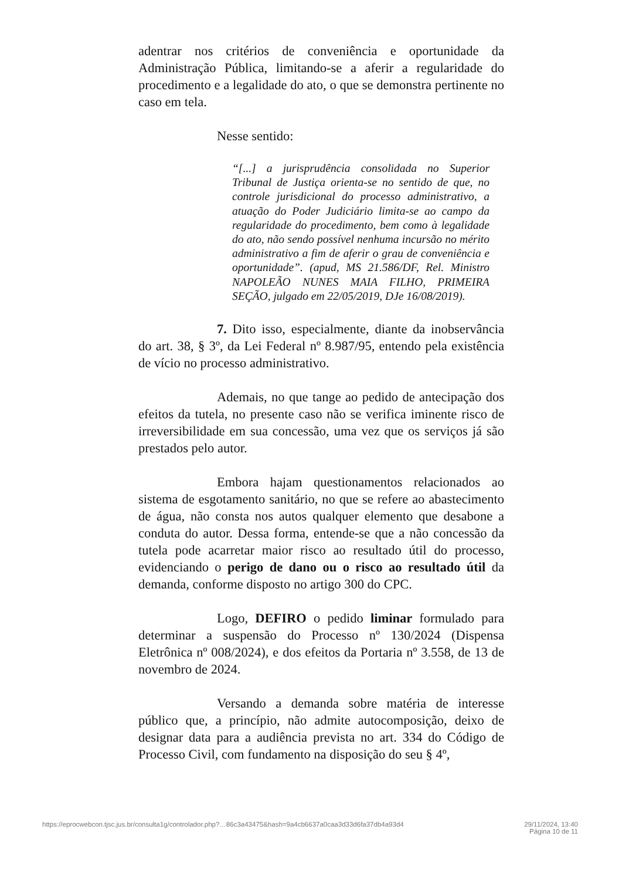adentrar nos critérios de conveniência e oportunidade da Administração Pública, limitando-se a aferir a regularidade do procedimento e a legalidade do ato, o que se demonstra pertinente no caso em tela.
Nesse sentido:
“[...] a jurisprudência consolidada no Superior Tribunal de Justiça orienta-se no sentido de que, no controle jurisdicional do processo administrativo, a atuação do Poder Judiciário limita-se ao campo da regularidade do procedimento, bem como à legalidade do ato, não sendo possível nenhuma incursão no mérito administrativo a fim de aferir o grau de conveniência e oportunidade”. (apud, MS 21.586/DF, Rel. Ministro NAPOLEÃO NUNES MAIA FILHO, PRIMEIRA SEÇÃO, julgado em 22/05/2019, DJe 16/08/2019).
7. Dito isso, especialmente, diante da inobservância do art. 38, § 3º, da Lei Federal nº 8.987/95, entendo pela existência de vício no processo administrativo.
Ademais, no que tange ao pedido de antecipação dos efeitos da tutela, no presente caso não se verifica iminente risco de irreversibilidade em sua concessão, uma vez que os serviços já são prestados pelo autor.
Embora hajam questionamentos relacionados ao sistema de esgotamento sanitário, no que se refere ao abastecimento de água, não consta nos autos qualquer elemento que desabone a conduta do autor. Dessa forma, entende-se que a não concessão da tutela pode acarretar maior risco ao resultado útil do processo, evidenciando o perigo de dano ou o risco ao resultado útil da demanda, conforme disposto no artigo 300 do CPC.
Logo, DEFIRO o pedido liminar formulado para determinar a suspensão do Processo nº 130/2024 (Dispensa Eletrônica nº 008/2024), e dos efeitos da Portaria nº 3.558, de 13 de novembro de 2024.
Versando a demanda sobre matéria de interesse público que, a princípio, não admite autocomposição, deixo de designar data para a audiência prevista no art. 334 do Código de Processo Civil, com fundamento na disposição do seu § 4º,
https://eprocwebcon.tjsc.jus.br/consulta1g/controlador.php?…86c3a43475&hash=9a4cb6637a0caa3d33d6fa37db4a93d4 29/11/2024, 13:40
Página 10 de 11